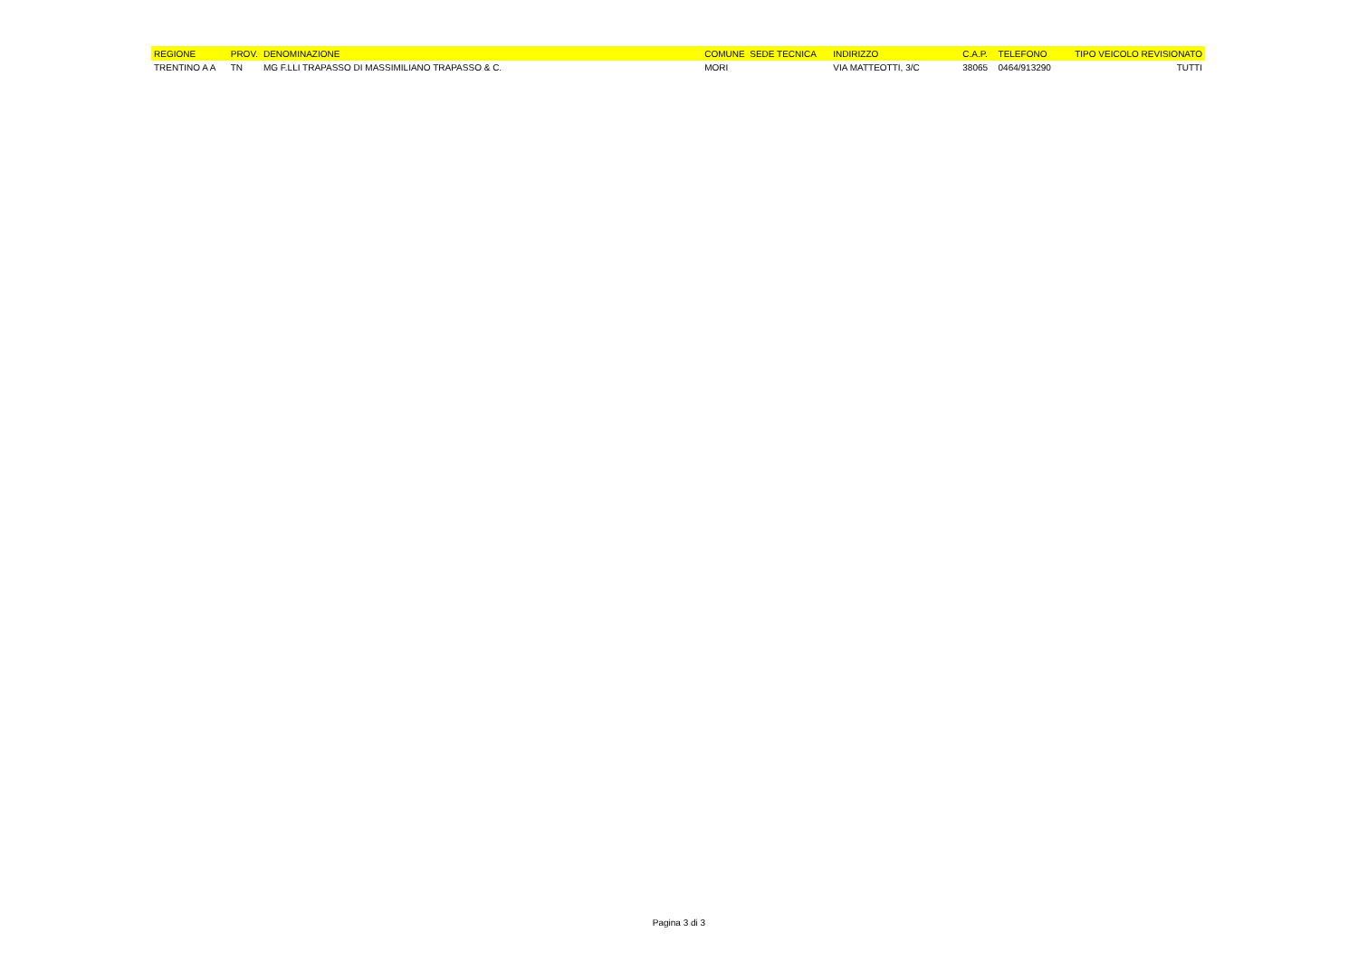| REGIONE | PROV. | DENOMINAZIONE | COMUNE SEDE TECNICA | INDIRIZZO | C.A.P. | TELEFONO | TIPO VEICOLO REVISIONATO |
| --- | --- | --- | --- | --- | --- | --- | --- |
| TRENTINO A A | TN | MG F.LLI TRAPASSO DI MASSIMILIANO TRAPASSO & C. | MORI | VIA MATTEOTTI, 3/C | 38065 | 0464/913290 | TUTTI |
Pagina 3 di 3